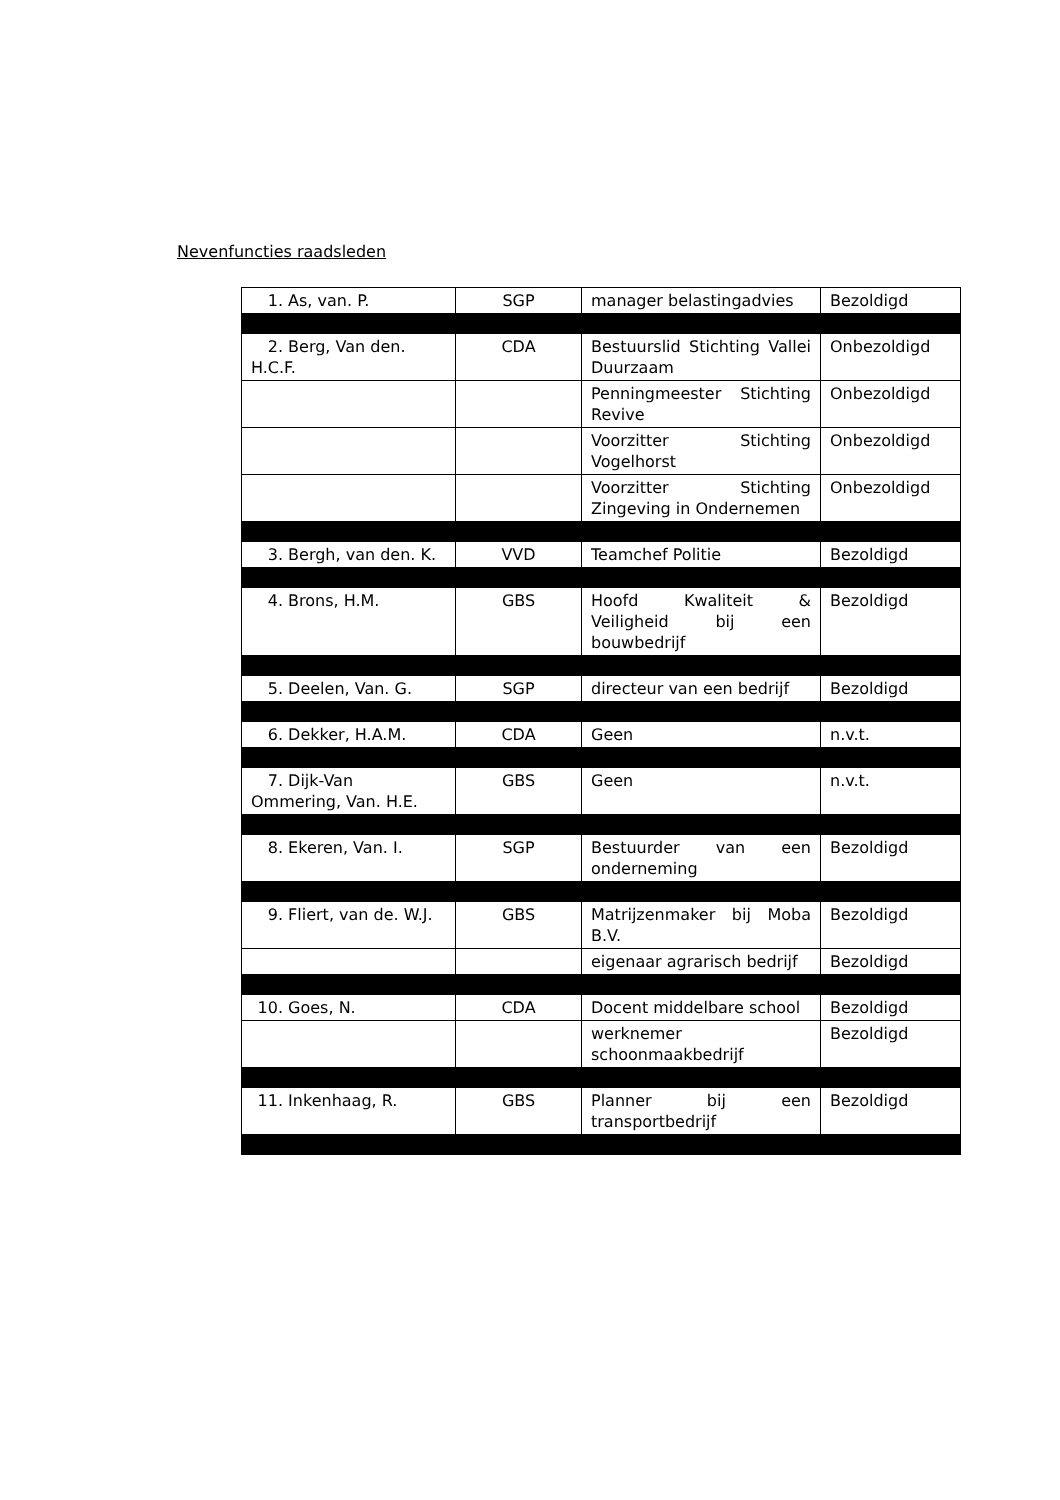Nevenfuncties raadsleden
| 1. As, van. P. | SGP | manager belastingadvies | Bezoldigd |
| 2. Berg, Van den. H.C.F. | CDA | Bestuurslid Stichting Vallei Duurzaam | Onbezoldigd |
| | | Penningmeester Stichting Revive | Onbezoldigd |
| | | Voorzitter Stichting Vogelhorst | Onbezoldigd |
| | | Voorzitter Stichting Zingeving in Ondernemen | Onbezoldigd |
| 3. Bergh, van den. K. | VVD | Teamchef Politie | Bezoldigd |
| 4. Brons, H.M. | GBS | Hoofd Kwaliteit & Veiligheid bij een bouwbedrijf | Bezoldigd |
| 5. Deelen, Van. G. | SGP | directeur van een bedrijf | Bezoldigd |
| 6. Dekker, H.A.M. | CDA | Geen | n.v.t. |
| 7. Dijk-Van Ommering, Van. H.E. | GBS | Geen | n.v.t. |
| 8. Ekeren, Van. I. | SGP | Bestuurder van een onderneming | Bezoldigd |
| 9. Fliert, van de. W.J. | GBS | Matrijzenmaker bij Moba B.V. | Bezoldigd |
| | | eigenaar agrarisch bedrijf | Bezoldigd |
| 10. Goes, N. | CDA | Docent middelbare school | Bezoldigd |
| | | werknemer schoonmaakbedrijf | Bezoldigd |
| 11. Inkenhaag, R. | GBS | Planner bij een transportbedrijf | Bezoldigd |